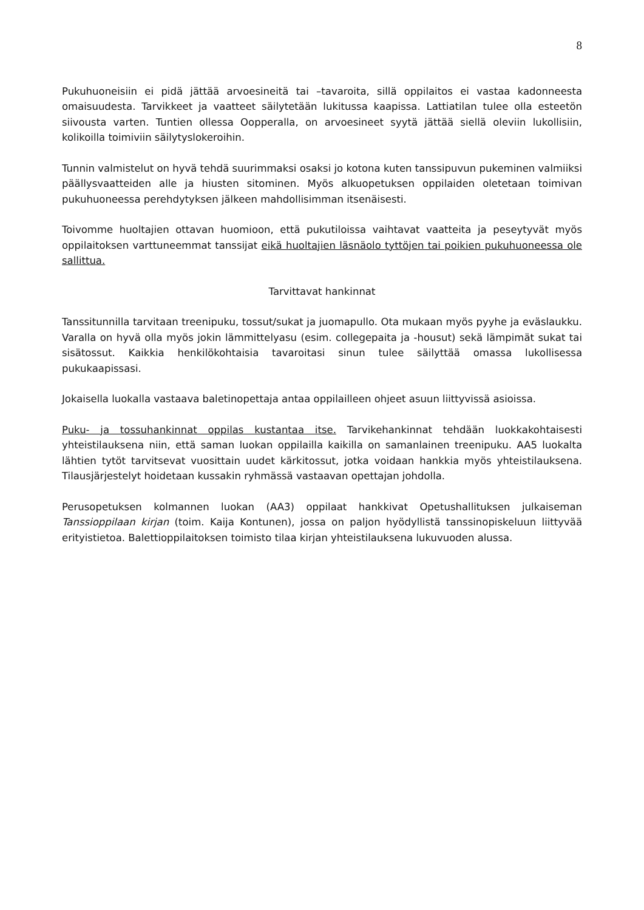8
Pukuhuoneisiin ei pidä jättää arvoesineitä tai –tavaroita, sillä oppilaitos ei vastaa kadonneesta omaisuudesta. Tarvikkeet ja vaatteet säilytetään lukitussa kaapissa. Lattiatilan tulee olla esteetön siivousta varten. Tuntien ollessa Oopperalla, on arvoesineet syytä jättää siellä oleviin lukollisiin, kolikoilla toimiviin säilytyslokeroihin.
Tunnin valmistelut on hyvä tehdä suurimmaksi osaksi jo kotona kuten tanssipuvun pukeminen valmiiksi päällysvaatteiden alle ja hiusten sitominen. Myös alkuopetuksen oppilaiden oletetaan toimivan pukuhuoneessa perehdytyksen jälkeen mahdollisimman itsenäisesti.
Toivomme huoltajien ottavan huomioon, että pukutiloissa vaihtavat vaatteita ja peseytyvät myös oppilaitoksen varttuneemmat tanssijat eikä huoltajien läsnäolo tyttöjen tai poikien pukuhuoneessa ole sallittua.
Tarvittavat hankinnat
Tanssitunnilla tarvitaan treenipuku, tossut/sukat ja juomapullo. Ota mukaan myös pyyhe ja eväslaukku. Varalla on hyvä olla myös jokin lämmittelyasu (esim. collegepaita ja -housut) sekä lämpimät sukat tai sisätossut. Kaikkia henkilökohtaisia tavaroitasi sinun tulee säilyttää omassa lukollisessa pukukaapissasi.
Jokaisella luokalla vastaava baletinopettaja antaa oppilailleen ohjeet asuun liittyvissä asioissa.
Puku- ja tossuhankinnat oppilas kustantaa itse. Tarvikehankinnat tehdään luokkakohtaisesti yhteistilauksena niin, että saman luokan oppilailla kaikilla on samanlainen treenipuku. AA5 luokalta lähtien tytöt tarvitsevat vuosittain uudet kärkitossut, jotka voidaan hankkia myös yhteistilauksena. Tilausjärjestelyt hoidetaan kussakin ryhmässä vastaavan opettajan johdolla.
Perusopetuksen kolmannen luokan (AA3) oppilaat hankkivat Opetushallituksen julkaiseman Tanssioppilaan kirjan (toim. Kaija Kontunen), jossa on paljon hyödyllistä tanssinopiskeluun liittyvää erityistietoa. Balettioppilaitoksen toimisto tilaa kirjan yhteistilauksena lukuvuoden alussa.